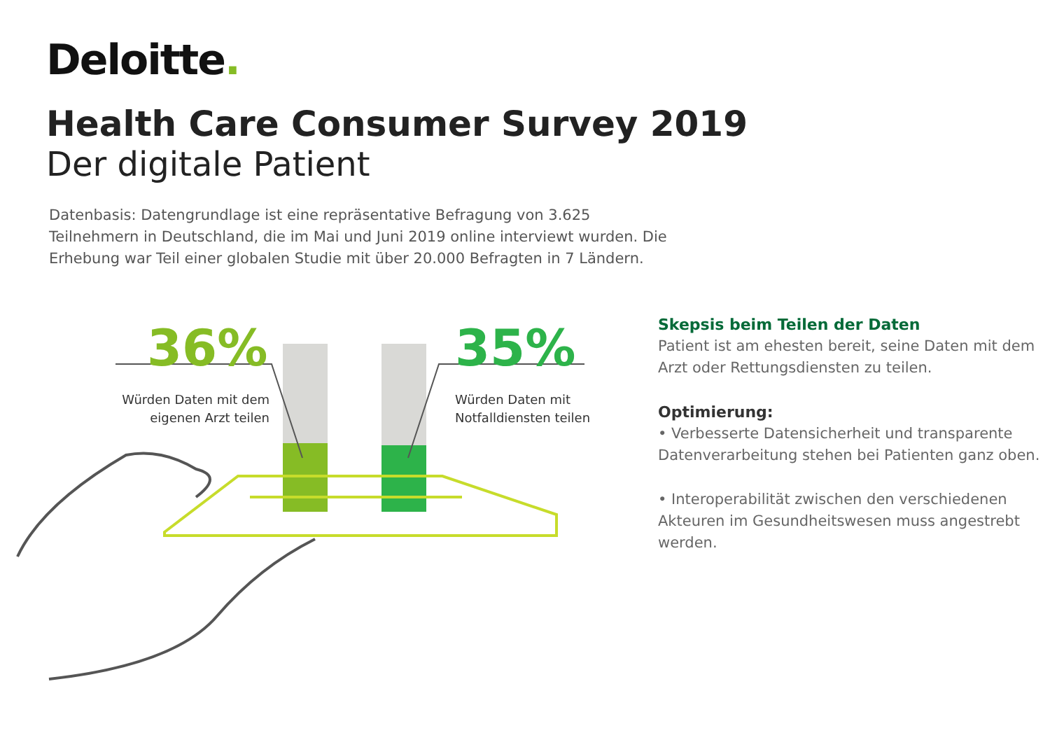Deloitte.
Health Care Consumer Survey 2019
Der digitale Patient
Datenbasis: Datengrundlage ist eine repräsentative Befragung von 3.625 Teilnehmern in Deutschland, die im Mai und Juni 2019 online interviewt wurden. Die Erhebung war Teil einer globalen Studie mit über 20.000 Befragten in 7 Ländern.
36% 35%
Würden Daten mit dem eigenen Arzt teilen
Würden Daten mit
Notfalldiensten teilen
Skepsis beim Teilen der Daten
Patient ist am ehesten bereit, seine Daten mit dem Arzt oder Rettungsdiensten zu teilen.
Optimierung:
• Verbesserte Datensicherheit und transparente Datenverarbeitung stehen bei Patienten ganz oben.
• Interoperabilität zwischen den verschiedenen Akteuren im Gesundheitswesen muss angestrebt werden.